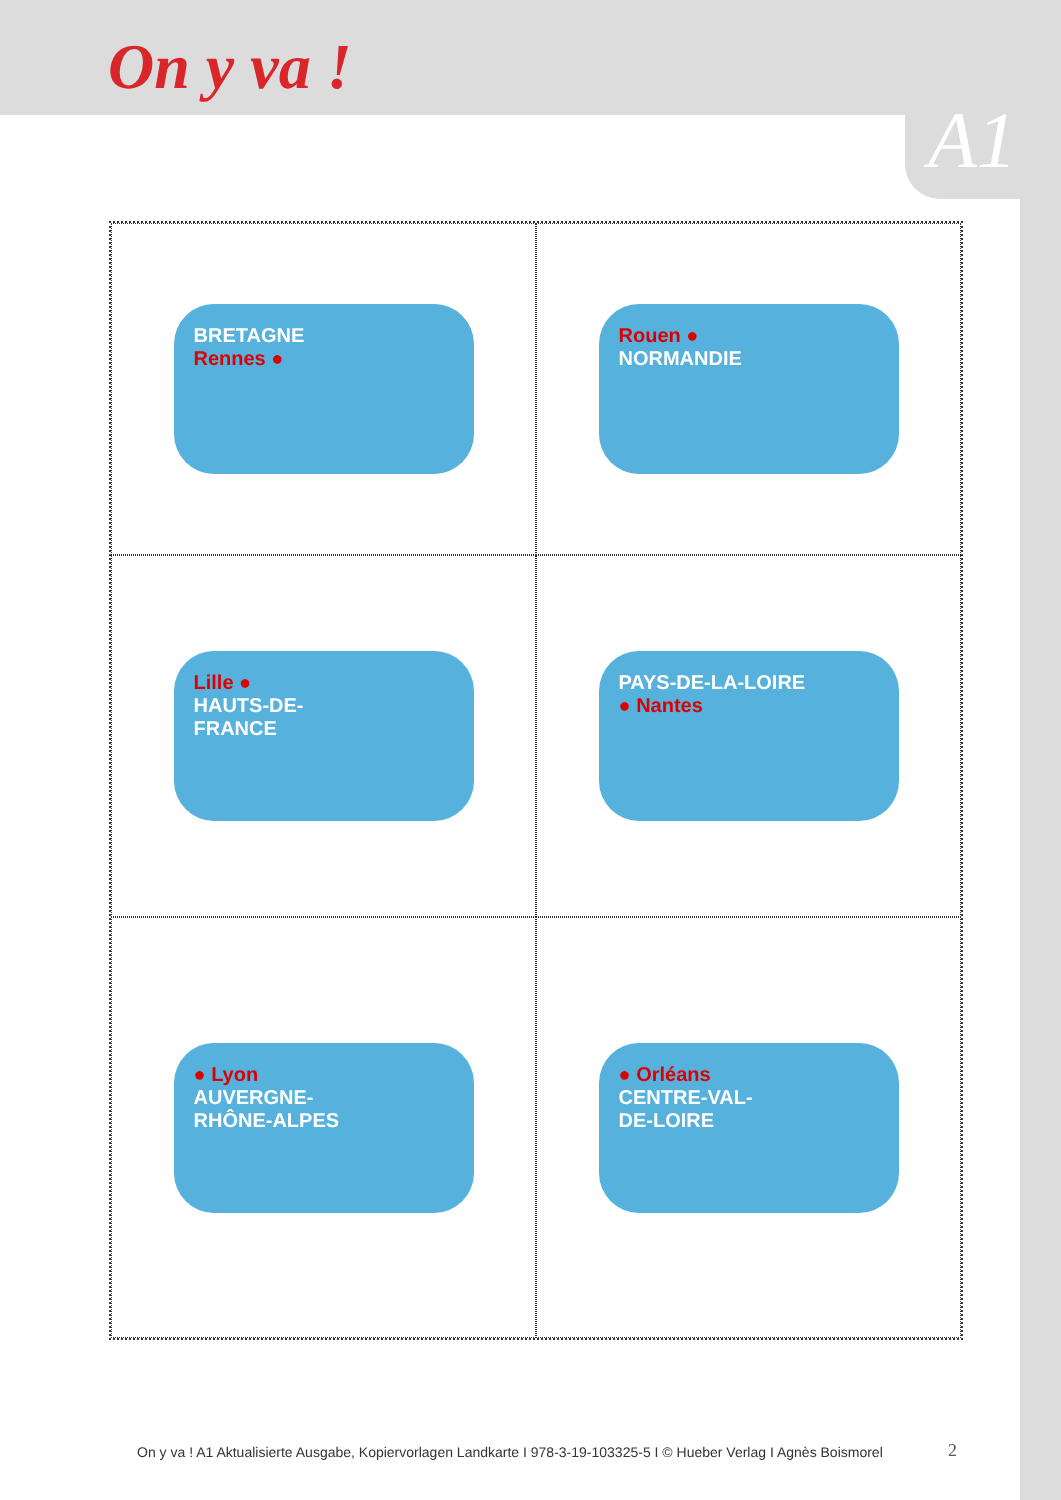On y va !
A1
BRETAGNE
Rennes ●
Rouen ●
NORMANDIE
Lille ●
HAUTS-DE-
FRANCE
PAYS-DE-LA-LOIRE
● Nantes
● Lyon
AUVERGNE-
RHÔNE-ALPES
● Orléans
CENTRE-VAL-
DE-LOIRE
On y va ! A1 Aktualisierte Ausgabe, Kopiervorlagen Landkarte I 978-3-19-103325-5 I © Hueber Verlag I Agnès Boismorel
2